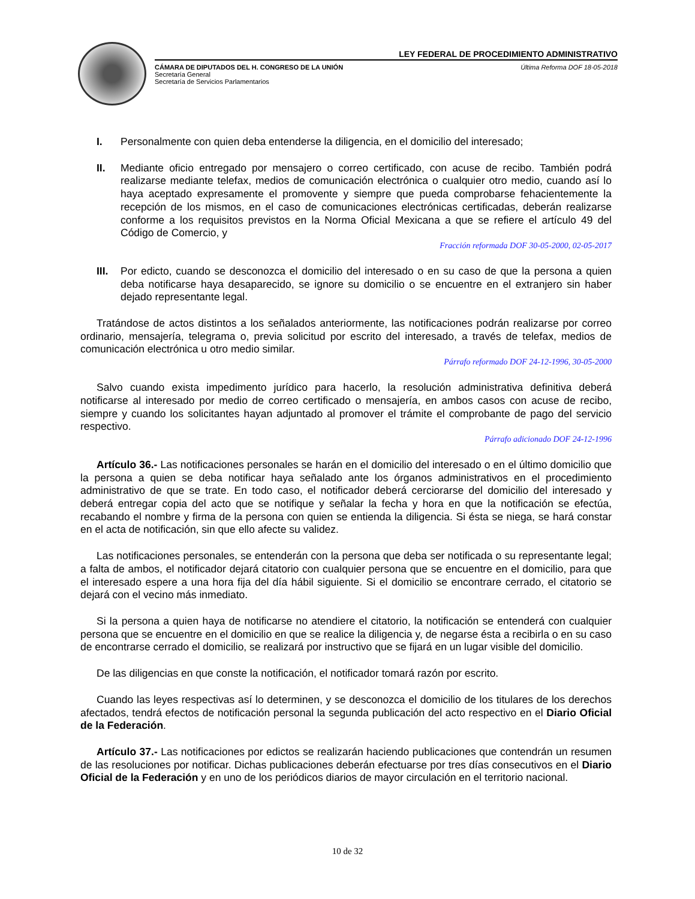LEY FEDERAL DE PROCEDIMIENTO ADMINISTRATIVO
CÁMARA DE DIPUTADOS DEL H. CONGRESO DE LA UNIÓN
Secretaría General
Secretaría de Servicios Parlamentarios
Última Reforma DOF 18-05-2018
I. Personalmente con quien deba entenderse la diligencia, en el domicilio del interesado;
II. Mediante oficio entregado por mensajero o correo certificado, con acuse de recibo. También podrá realizarse mediante telefax, medios de comunicación electrónica o cualquier otro medio, cuando así lo haya aceptado expresamente el promovente y siempre que pueda comprobarse fehacientemente la recepción de los mismos, en el caso de comunicaciones electrónicas certificadas, deberán realizarse conforme a los requisitos previstos en la Norma Oficial Mexicana a que se refiere el artículo 49 del Código de Comercio, y
Fracción reformada DOF 30-05-2000, 02-05-2017
III.
Por edicto, cuando se desconozca el domicilio del interesado o en su caso de que la persona a quien deba notificarse haya desaparecido, se ignore su domicilio o se encuentre en el extranjero sin haber dejado representante legal.
Tratándose de actos distintos a los señalados anteriormente, las notificaciones podrán realizarse por correo ordinario, mensajería, telegrama o, previa solicitud por escrito del interesado, a través de telefax, medios de comunicación electrónica u otro medio similar.
Párrafo reformado DOF 24-12-1996, 30-05-2000
Salvo cuando exista impedimento jurídico para hacerlo, la resolución administrativa definitiva deberá notificarse al interesado por medio de correo certificado o mensajería, en ambos casos con acuse de recibo, siempre y cuando los solicitantes hayan adjuntado al promover el trámite el comprobante de pago del servicio respectivo.
Párrafo adicionado DOF 24-12-1996
Artículo 36.- Las notificaciones personales se harán en el domicilio del interesado o en el último domicilio que la persona a quien se deba notificar haya señalado ante los órganos administrativos en el procedimiento administrativo de que se trate. En todo caso, el notificador deberá cerciorarse del domicilio del interesado y deberá entregar copia del acto que se notifique y señalar la fecha y hora en que la notificación se efectúa, recabando el nombre y firma de la persona con quien se entienda la diligencia. Si ésta se niega, se hará constar en el acta de notificación, sin que ello afecte su validez.
Las notificaciones personales, se entenderán con la persona que deba ser notificada o su representante legal; a falta de ambos, el notificador dejará citatorio con cualquier persona que se encuentre en el domicilio, para que el interesado espere a una hora fija del día hábil siguiente. Si el domicilio se encontrare cerrado, el citatorio se dejará con el vecino más inmediato.
Si la persona a quien haya de notificarse no atendiere el citatorio, la notificación se entenderá con cualquier persona que se encuentre en el domicilio en que se realice la diligencia y, de negarse ésta a recibirla o en su caso de encontrarse cerrado el domicilio, se realizará por instructivo que se fijará en un lugar visible del domicilio.
De las diligencias en que conste la notificación, el notificador tomará razón por escrito.
Cuando las leyes respectivas así lo determinen, y se desconozca el domicilio de los titulares de los derechos afectados, tendrá efectos de notificación personal la segunda publicación del acto respectivo en el Diario Oficial de la Federación.
Artículo 37.- Las notificaciones por edictos se realizarán haciendo publicaciones que contendrán un resumen de las resoluciones por notificar. Dichas publicaciones deberán efectuarse por tres días consecutivos en el Diario Oficial de la Federación y en uno de los periódicos diarios de mayor circulación en el territorio nacional.
10 de 32